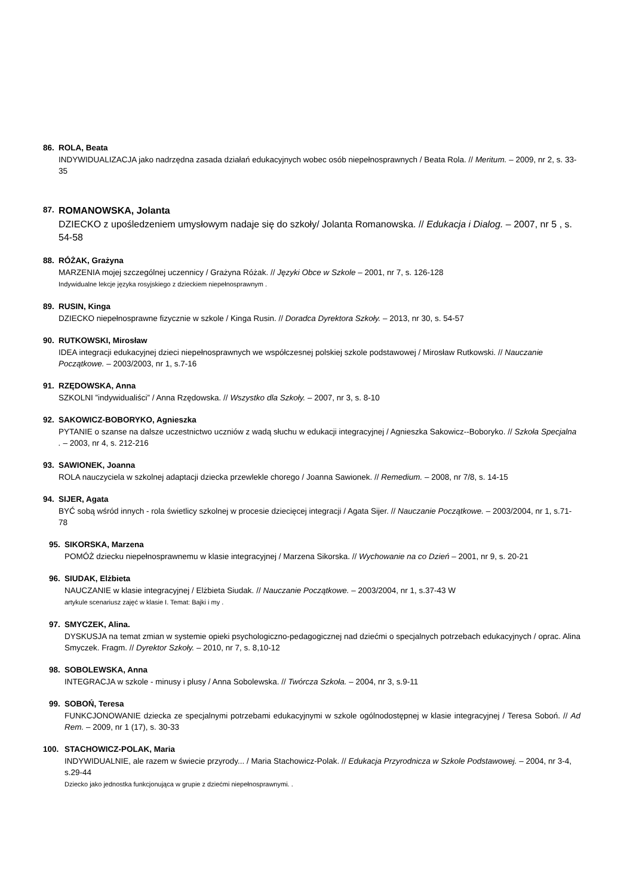86. ROLA, Beata
INDYWIDUALIZACJA jako nadrzędna zasada działań edukacyjnych wobec osób niepełnosprawnych / Beata Rola. // Meritum. – 2009, nr 2, s. 33-35
87. ROMANOWSKA, Jolanta
DZIECKO z upośledzeniem umysłowym nadaje się do szkoły/ Jolanta Romanowska. // Edukacja i Dialog. – 2007, nr 5 , s. 54-58
88. RÓŻAK, Grażyna
MARZENIA mojej szczególnej uczennicy / Grażyna Różak. // Języki Obce w Szkole – 2001, nr 7, s. 126-128
Indywidualne lekcje języka rosyjskiego z dzieckiem niepełnosprawnym .
89. RUSIN, Kinga
DZIECKO niepełnosprawne fizycznie w szkole / Kinga Rusin. // Doradca Dyrektora Szkoły. – 2013, nr 30, s. 54-57
90. RUTKOWSKI, Mirosław
IDEA integracji edukacyjnej dzieci niepełnosprawnych we współczesnej polskiej szkole podstawowej / Mirosław Rutkowski. // Nauczanie Początkowe. – 2003/2003, nr 1, s.7-16
91. RZĘDOWSKA, Anna
SZKOLNI ”indywidualiści” / Anna Rzędowska. // Wszystko dla Szkoły. – 2007, nr 3, s. 8-10
92. SAKOWICZ-BOBORYKO, Agnieszka
PYTANIE o szanse na dalsze uczestnictwo uczniów z wadą słuchu w edukacji integracyjnej / Agnieszka Sakowicz--Boboryko. // Szkoła Specjalna . – 2003, nr 4, s. 212-216
93. SAWIONEK, Joanna
ROLA nauczyciela w szkolnej adaptacji dziecka przewlekle chorego / Joanna Sawionek. // Remedium. – 2008, nr 7/8, s. 14-15
94. SIJER, Agata
BYĆ sobą wśród innych - rola świetlicy szkolnej w procesie dziecięcej integracji / Agata Sijer. // Nauczanie Początkowe. – 2003/2004, nr 1, s.71-78
95. SIKORSKA, Marzena
POMÓŻ dziecku niepełnosprawnemu w klasie integracyjnej / Marzena Sikorska. // Wychowanie na co Dzień – 2001, nr 9, s. 20-21
96. SIUDAK, Elżbieta
NAUCZANIE w klasie integracyjnej / Elżbieta Siudak. // Nauczanie Początkowe. – 2003/2004, nr 1, s.37-43 W
artykule scenariusz zajęć w klasie I. Temat: Bajki i my .
97. SMYCZEK, Alina.
DYSKUSJA na temat zmian w systemie opieki psychologiczno-pedagogicznej nad dziećmi o specjalnych potrzebach edukacyjnych / oprac. Alina Smyczek. Fragm. // Dyrektor Szkoły. – 2010, nr 7, s. 8,10-12
98. SOBOLEWSKA, Anna
INTEGRACJA w szkole - minusy i plusy / Anna Sobolewska. // Twórcza Szkoła. – 2004, nr 3, s.9-11
99. SOBOŃ, Teresa
FUNKCJONOWANIE dziecka ze specjalnymi potrzebami edukacyjnymi w szkole ogólnodostępnej w klasie integracyjnej / Teresa Soboń. // Ad Rem. – 2009, nr 1 (17), s. 30-33
100. STACHOWICZ-POLAK, Maria
INDYWIDUALNIE, ale razem w świecie przyrody... / Maria Stachowicz-Polak. // Edukacja Przyrodnicza w Szkole Podstawowej. – 2004, nr 3-4, s.29-44
Dziecko jako jednostka funkcjonująca w grupie z dziećmi niepełnosprawnymi. .